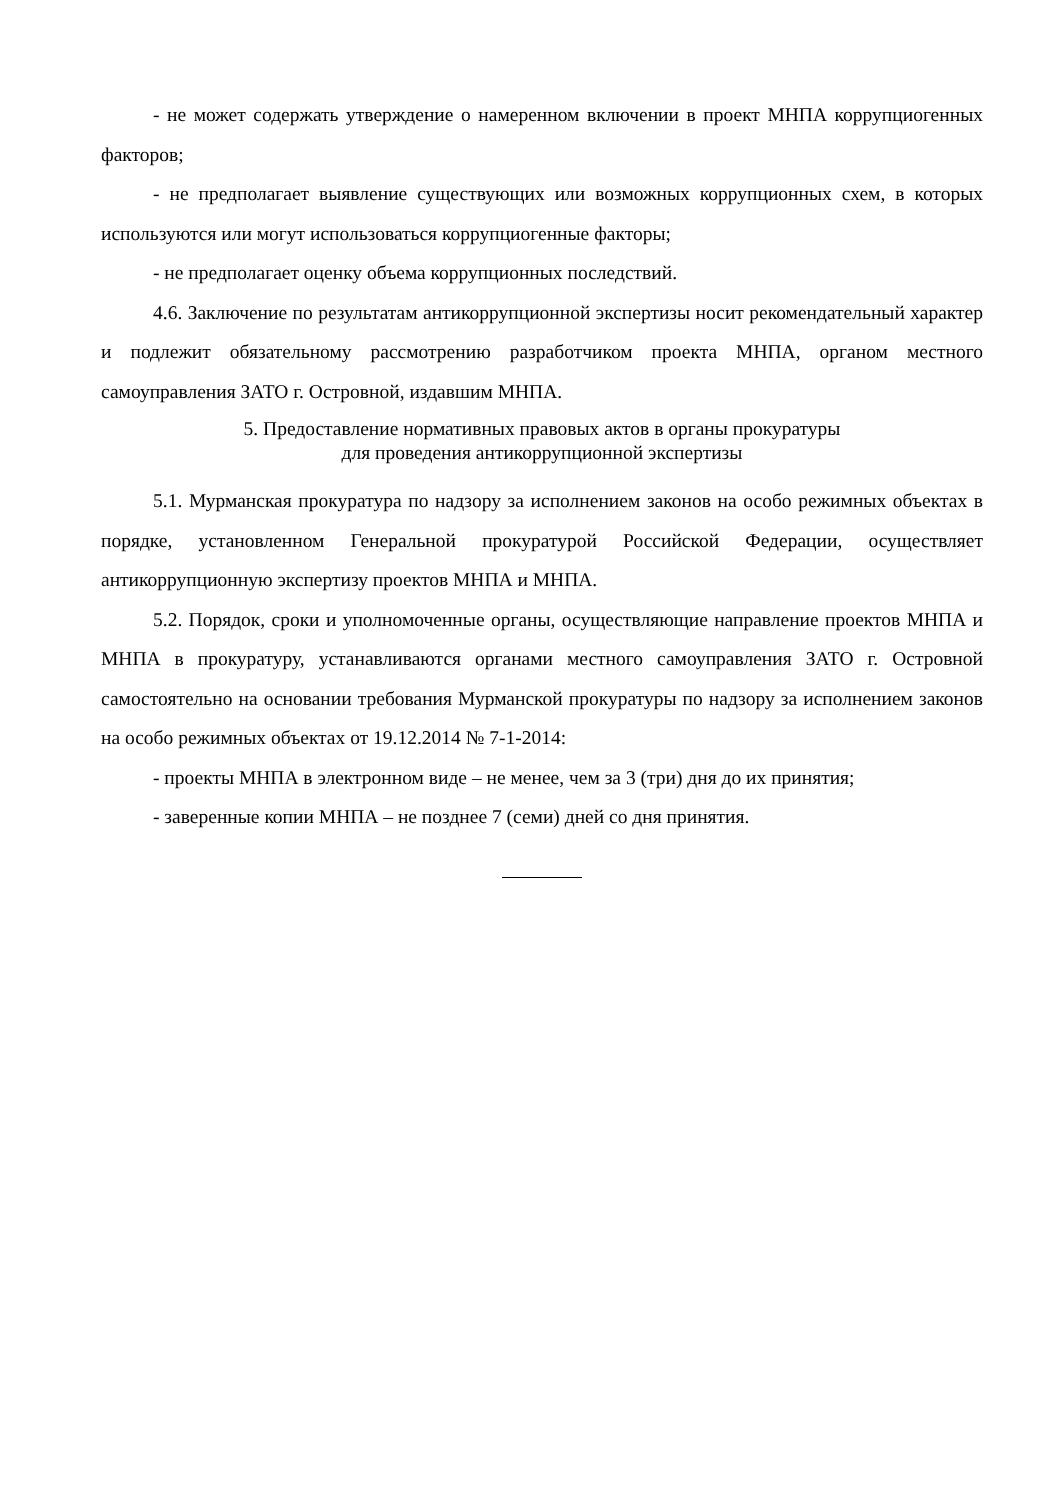- не может содержать утверждение о намеренном включении в проект МНПА коррупциогенных факторов;
- не предполагает выявление существующих или возможных коррупционных схем, в которых используются или могут использоваться коррупциогенные факторы;
- не предполагает оценку объема коррупционных последствий.
4.6. Заключение по результатам антикоррупционной экспертизы носит рекомендательный характер и подлежит обязательному рассмотрению разработчиком проекта МНПА, органом местного самоуправления ЗАТО г. Островной, издавшим МНПА.
5. Предоставление нормативных правовых актов в органы прокуратуры
для проведения антикоррупционной экспертизы
5.1. Мурманская прокуратура по надзору за исполнением законов на особо режимных объектах в порядке, установленном Генеральной прокуратурой Российской Федерации, осуществляет антикоррупционную экспертизу проектов МНПА и МНПА.
5.2. Порядок, сроки и уполномоченные органы, осуществляющие направление проектов МНПА и МНПА в прокуратуру, устанавливаются органами местного самоуправления ЗАТО г. Островной самостоятельно на основании требования Мурманской прокуратуры по надзору за исполнением законов на особо режимных объектах от 19.12.2014 № 7-1-2014:
- проекты МНПА в электронном виде – не менее, чем за 3 (три) дня до их принятия;
- заверенные копии МНПА – не позднее 7 (семи) дней со дня принятия.